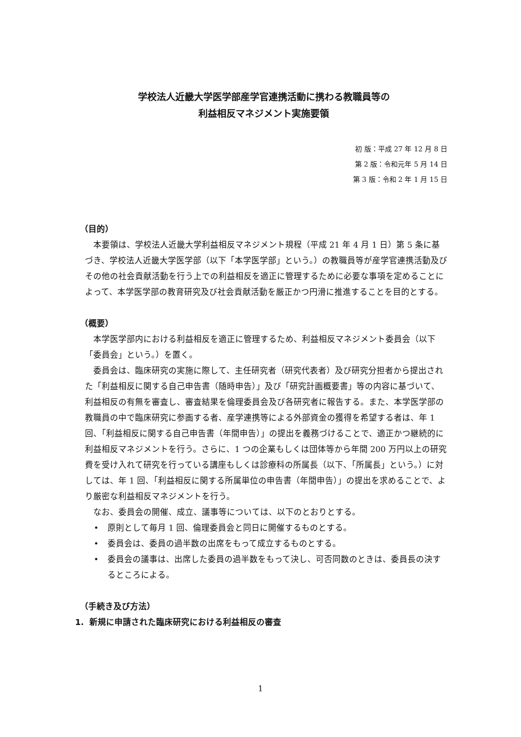学校法人近畿大学医学部産学官連携活動に携わる教職員等の
利益相反マネジメント実施要領
初 版：平成 27 年 12 月 8 日
第 2 版：令和元年 5 月 14 日
第 3 版：令和 2 年 1 月 15 日
（目的）
本要領は、学校法人近畿大学利益相反マネジメント規程（平成 21 年 4 月 1 日）第 5 条に基づき、学校法人近畿大学医学部（以下「本学医学部」という。）の教職員等が産学官連携活動及びその他の社会貢献活動を行う上での利益相反を適正に管理するために必要な事項を定めることによって、本学医学部の教育研究及び社会貢献活動を厳正かつ円滑に推進することを目的とする。
（概要）
本学医学部内における利益相反を適正に管理するため、利益相反マネジメント委員会（以下「委員会」という。）を置く。
委員会は、臨床研究の実施に際して、主任研究者（研究代表者）及び研究分担者から提出された「利益相反に関する自己申告書（随時申告）」及び「研究計画概要書」等の内容に基づいて、利益相反の有無を審査し、審査結果を倫理委員会及び各研究者に報告する。また、本学医学部の教職員の中で臨床研究に参画する者、産学連携等による外部資金の獲得を希望する者は、年 1 回、「利益相反に関する自己申告書（年間申告）」の提出を義務づけることで、適正かつ継続的に利益相反マネジメントを行う。さらに、1 つの企業もしくは団体等から年間 200 万円以上の研究費を受け入れて研究を行っている講座もしくは診療科の所属長（以下、「所属長」という。）に対しては、年 1 回、「利益相反に関する所属単位の申告書（年間申告）」の提出を求めることで、より厳密な利益相反マネジメントを行う。
なお、委員会の開催、成立、議事等については、以下のとおりとする。
• 原則として毎月 1 回、倫理委員会と同日に開催するものとする。
• 委員会は、委員の過半数の出席をもって成立するものとする。
• 委員会の議事は、出席した委員の過半数をもって決し、可否同数のときは、委員長の決するところによる。
（手続き及び方法）
1. 新規に申請された臨床研究における利益相反の審査
1